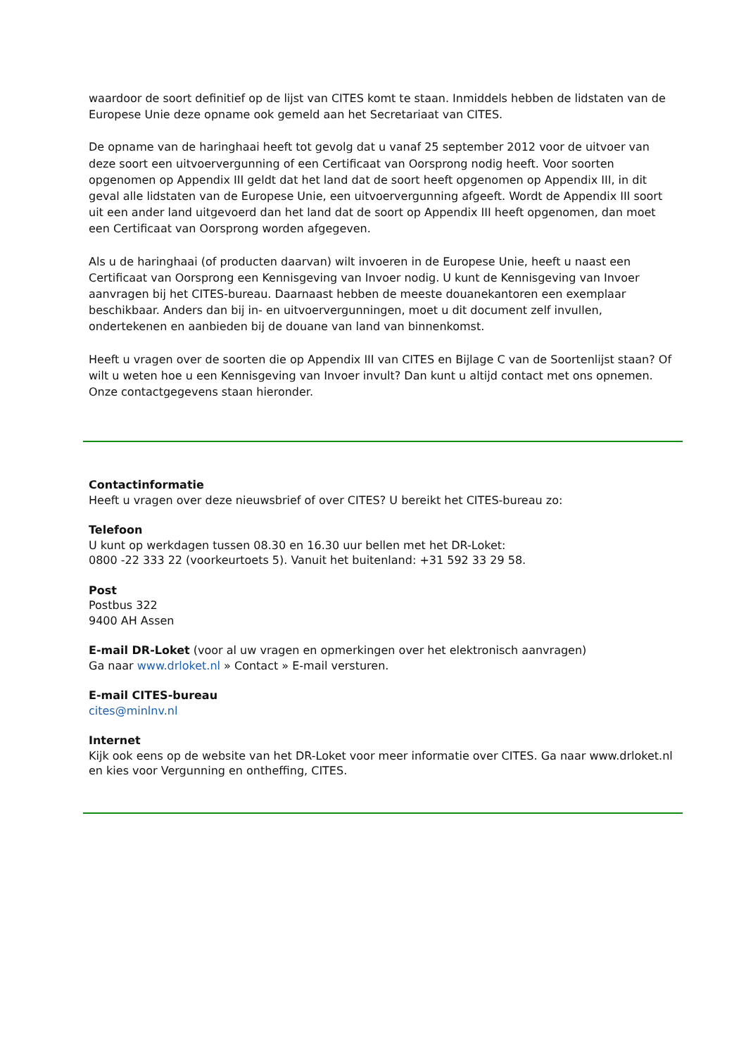waardoor de soort definitief op de lijst van CITES komt te staan. Inmiddels hebben de lidstaten van de Europese Unie deze opname ook gemeld aan het Secretariaat van CITES.
De opname van de haringhaai heeft tot gevolg dat u vanaf 25 september 2012 voor de uitvoer van deze soort een uitvoervergunning of een Certificaat van Oorsprong nodig heeft. Voor soorten opgenomen op Appendix III geldt dat het land dat de soort heeft opgenomen op Appendix III, in dit geval alle lidstaten van de Europese Unie, een uitvoervergunning afgeeft. Wordt de Appendix III soort uit een ander land uitgevoerd dan het land dat de soort op Appendix III heeft opgenomen, dan moet een Certificaat van Oorsprong worden afgegeven.
Als u de haringhaai (of producten daarvan) wilt invoeren in de Europese Unie, heeft u naast een Certificaat van Oorsprong een Kennisgeving van Invoer nodig. U kunt de Kennisgeving van Invoer aanvragen bij het CITES-bureau. Daarnaast hebben de meeste douanekantoren een exemplaar beschikbaar. Anders dan bij in- en uitvoervergunningen, moet u dit document zelf invullen, ondertekenen en aanbieden bij de douane van land van binnenkomst.
Heeft u vragen over de soorten die op Appendix III van CITES en Bijlage C van de Soortenlijst staan? Of wilt u weten hoe u een Kennisgeving van Invoer invult? Dan kunt u altijd contact met ons opnemen. Onze contactgegevens staan hieronder.
Contactinformatie
Heeft u vragen over deze nieuwsbrief of over CITES? U bereikt het CITES-bureau zo:
Telefoon
U kunt op werkdagen tussen 08.30 en 16.30 uur bellen met het DR-Loket:
0800 -22 333 22 (voorkeurtoets 5). Vanuit het buitenland: +31 592 33 29 58.
Post
Postbus 322
9400 AH Assen
E-mail DR-Loket (voor al uw vragen en opmerkingen over het elektronisch aanvragen)
Ga naar www.drloket.nl » Contact » E-mail versturen.
E-mail CITES-bureau
cites@minlnv.nl
Internet
Kijk ook eens op de website van het DR-Loket voor meer informatie over CITES. Ga naar www.drloket.nl en kies voor Vergunning en ontheffing, CITES.